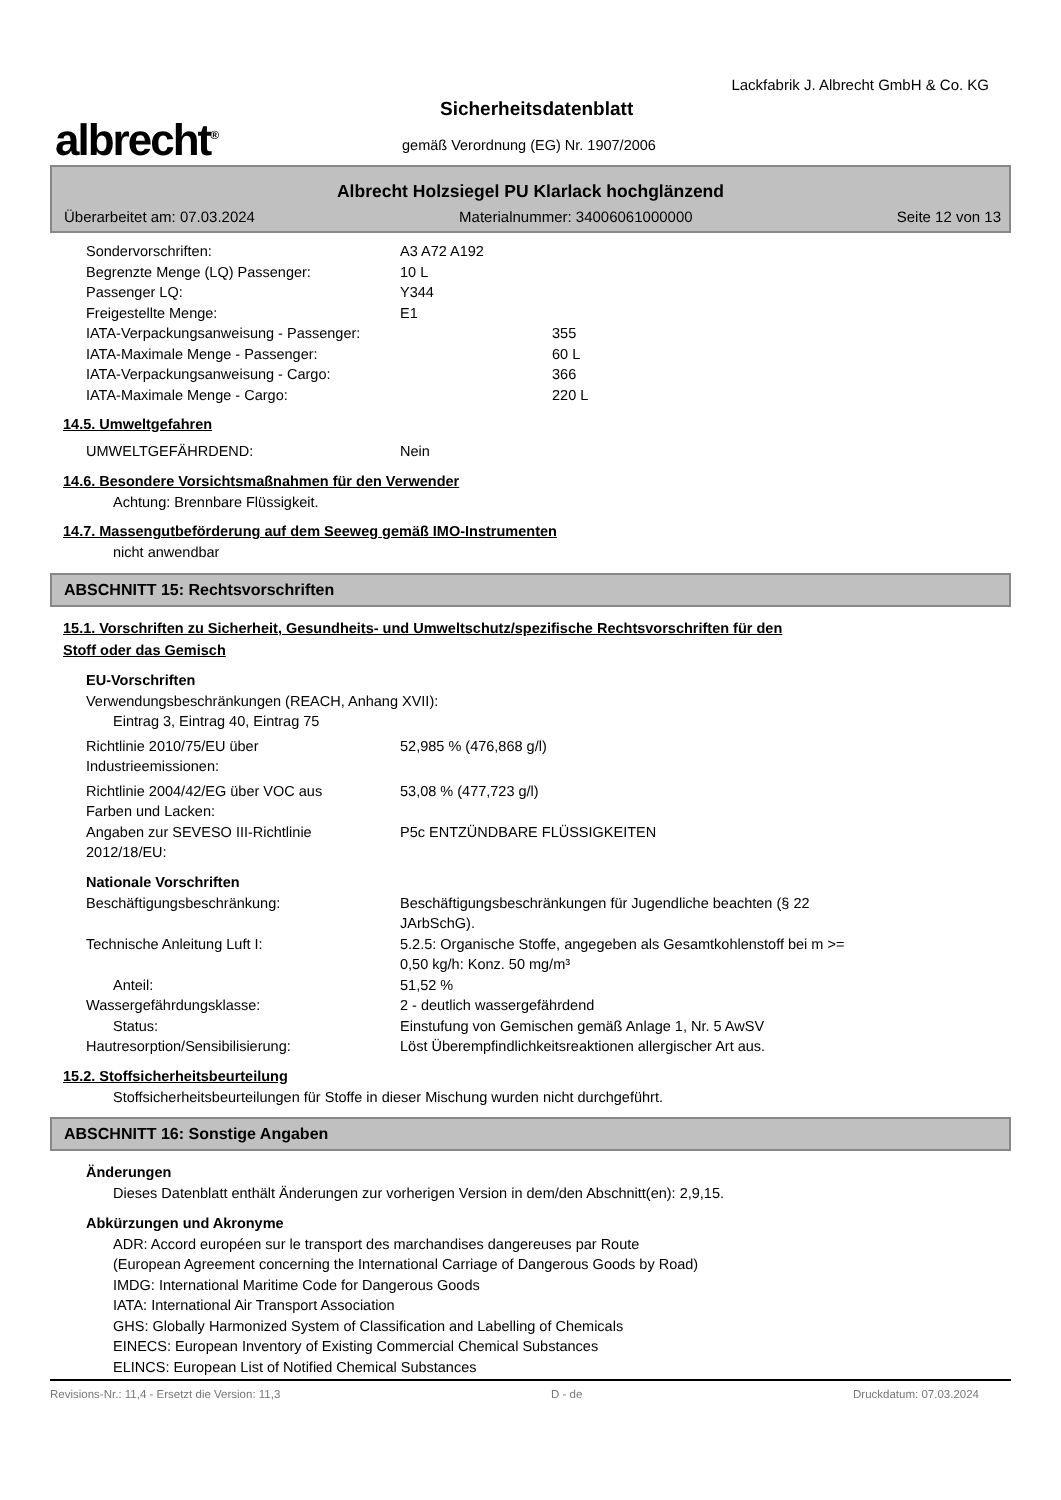albrecht<sup>®</sup>
Lackfabrik J. Albrecht GmbH & Co. KG
Sicherheitsdatenblatt
gemäß Verordnung (EG) Nr. 1907/2006
Albrecht Holzsiegel PU Klarlack hochglänzend
Überarbeitet am: 07.03.2024 Materialnummer: 34006061000000 Seite 12 von 13
Sondervorschriften: A3 A72 A192
Begrenzte Menge (LQ) Passenger: 10 L
Passenger LQ: Y344
Freigestellte Menge: E1
IATA-Verpackungsanweisung - Passenger: 355
IATA-Maximale Menge - Passenger: 60 L
IATA-Verpackungsanweisung - Cargo: 366
IATA-Maximale Menge - Cargo: 220 L
14.5. Umweltgefahren
UMWELTGEFÄHRDEND: Nein
14.6. Besondere Vorsichtsmaßnahmen für den Verwender
Achtung: Brennbare Flüssigkeit.
14.7. Massengutbeförderung auf dem Seeweg gemäß IMO-Instrumenten
nicht anwendbar
ABSCHNITT 15: Rechtsvorschriften
15.1. Vorschriften zu Sicherheit, Gesundheits- und Umweltschutz/spezifische Rechtsvorschriften für den
Stoff oder das Gemisch
EU-Vorschriften
Verwendungsbeschränkungen (REACH, Anhang XVII):
Eintrag 3, Eintrag 40, Eintrag 75
Richtlinie 2010/75/EU über
Industrieemissionen: 52,985 % (476,868 g/l)
Richtlinie 2004/42/EG über VOC aus
Farben und Lacken: 53,08 % (477,723 g/l)
Angaben zur SEVESO III-Richtlinie
2012/18/EU: P5c ENTZÜNDBARE FLÜSSIGKEITEN
Nationale Vorschriften
Beschäftigungsbeschränkung: Beschäftigungsbeschränkungen für Jugendliche beachten (§ 22
JArbSchG).
Technische Anleitung Luft I: 5.2.5: Organische Stoffe, angegeben als Gesamtkohlenstoff bei m >=
0,50 kg/h: Konz. 50 mg/m³
Anteil: 51,52 %
Wassergefährdungsklasse: 2 - deutlich wassergefährdend
Status: Einstufung von Gemischen gemäß Anlage 1, Nr. 5 AwSV
Hautresorption/Sensibilisierung: Löst Überempfindlichkeitsreaktionen allergischer Art aus.
15.2. Stoffsicherheitsbeurteilung
Stoffsicherheitsbeurteilungen für Stoffe in dieser Mischung wurden nicht durchgeführt.
ABSCHNITT 16: Sonstige Angaben
Änderungen
Dieses Datenblatt enthält Änderungen zur vorherigen Version in dem/den Abschnitt(en): 2,9,15.
Abkürzungen und Akronyme
ADR: Accord européen sur le transport des marchandises dangereuses par Route
(European Agreement concerning the International Carriage of Dangerous Goods by Road)
IMDG: International Maritime Code for Dangerous Goods
IATA: International Air Transport Association
GHS: Globally Harmonized System of Classification and Labelling of Chemicals
EINECS: European Inventory of Existing Commercial Chemical Substances
ELINCS: European List of Notified Chemical Substances
Revisions-Nr.: 11,4 - Ersetzt die Version: 11,3 D - de Druckdatum: 07.03.2024